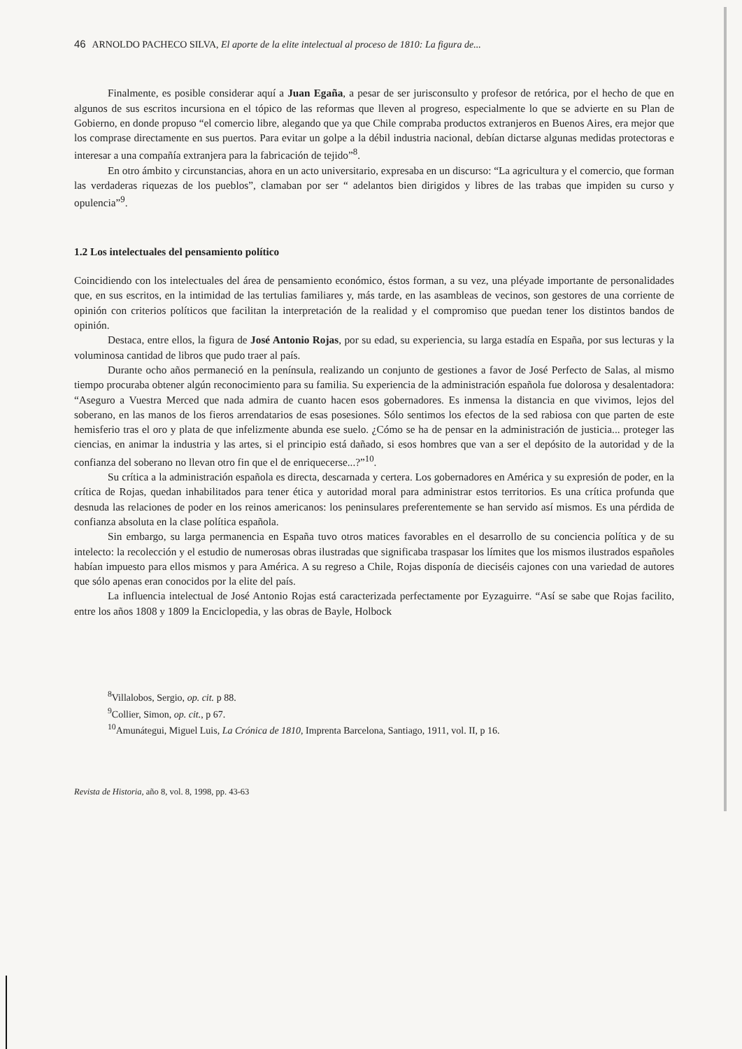46 ARNOLDO PACHECO SILVA, El aporte de la elite intelectual al proceso de 1810: La figura de...
Finalmente, es posible considerar aquí a Juan Egaña, a pesar de ser jurisconsulto y profesor de retórica, por el hecho de que en algunos de sus escritos incursiona en el tópico de las reformas que lleven al progreso, especialmente lo que se advierte en su Plan de Gobierno, en donde propuso “el comercio libre, alegando que ya que Chile compraba productos extranjeros en Buenos Aires, era mejor que los comprase directamente en sus puertos. Para evitar un golpe a la débil industria nacional, debían dictarse algunas medidas protectoras e interesar a una compañía extranjera para la fabricación de tejido”<sup>8</sup>.
En otro ámbito y circunstancias, ahora en un acto universitario, expresaba en un discurso: “La agricultura y el comercio, que forman las verdaderas riquezas de los pueblos”, clamaban por ser “ adelantos bien dirigidos y libres de las trabas que impiden su curso y opulencia”<sup>9</sup>.
1.2 Los intelectuales del pensamiento político
Coincidiendo con los intelectuales del área de pensamiento económico, éstos forman, a su vez, una pléyade importante de personalidades que, en sus escritos, en la intimidad de las tertulias familiares y, más tarde, en las asambleas de vecinos, son gestores de una corriente de opinión con criterios políticos que facilitan la interpretación de la realidad y el compromiso que puedan tener los distintos bandos de opinión.
Destaca, entre ellos, la figura de José Antonio Rojas, por su edad, su experiencia, su larga estadía en España, por sus lecturas y la voluminosa cantidad de libros que pudo traer al país.
Durante ocho años permaneció en la península, realizando un conjunto de gestiones a favor de José Perfecto de Salas, al mismo tiempo procuraba obtener algún reconocimiento para su familia. Su experiencia de la administración española fue dolorosa y desalentadora: “Aseguro a Vuestra Merced que nada admira de cuanto hacen esos gobernadores. Es inmensa la distancia en que vivimos, lejos del soberano, en las manos de los fieros arrendatarios de esas posesiones. Sólo sentimos los efectos de la sed rabiosa con que parten de este hemisferio tras el oro y plata de que infelizmente abunda ese suelo. ¿Cómo se ha de pensar en la administración de justicia... proteger las ciencias, en animar la industria y las artes, si el principio está dañado, si esos hombres que van a ser el depósito de la autoridad y de la confianza del soberano no llevan otro fin que el de enriquecerse...?”<sup>10</sup>.
Su crítica a la administración española es directa, descarnada y certera. Los gobernadores en América y su expresión de poder, en la crítica de Rojas, quedan inhabilitados para tener ética y autoridad moral para administrar estos territorios. Es una crítica profunda que desnuda las relaciones de poder en los reinos americanos: los peninsulares preferentemente se han servido así mismos. Es una pérdida de confianza absoluta en la clase política española.
Sin embargo, su larga permanencia en España tuvo otros matices favorables en el desarrollo de su conciencia política y de su intelecto: la recolección y el estudio de numerosas obras ilustradas que significaba traspasar los límites que los mismos ilustrados españoles habían impuesto para ellos mismos y para América. A su regreso a Chile, Rojas disponía de dieciséis cajones con una variedad de autores que sólo apenas eran conocidos por la elite del país.
La influencia intelectual de José Antonio Rojas está caracterizada perfectamente por Eyzaguirre. “Así se sabe que Rojas facilito, entre los años 1808 y 1809 la Enciclopedia, y las obras de Bayle, Holbock
<sup>8</sup> Villalobos, Sergio, op. cit. p 88.
<sup>9</sup> Collier, Simon, op. cit., p 67.
<sup>10</sup> Amunátegui, Miguel Luis, La Crónica de 1810, Imprenta Barcelona, Santiago, 1911, vol. II, p 16.
Revista de Historia, año 8, vol. 8, 1998, pp. 43-63